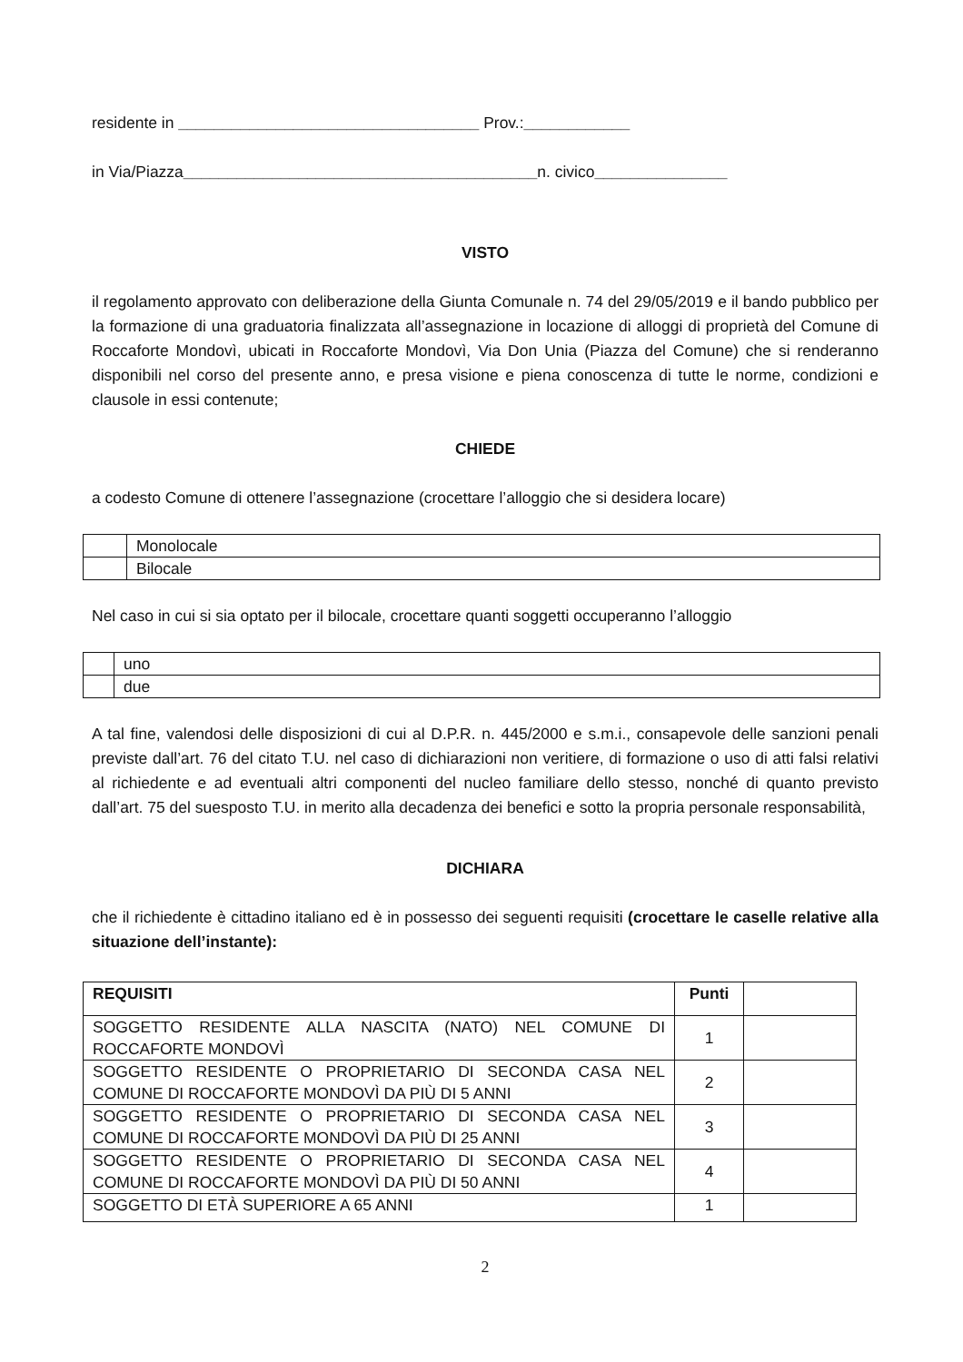residente in __________________________________ Prov.:____________
in Via/Piazza________________________________________n. civico_______________
VISTO
il regolamento approvato con deliberazione della Giunta Comunale n. 74 del 29/05/2019 e il bando pubblico per la formazione di una graduatoria finalizzata all’assegnazione in locazione di alloggi di proprietà del Comune di Roccaforte Mondovì, ubicati in Roccaforte Mondovì, Via Don Unia (Piazza del Comune) che si renderanno disponibili nel corso del presente anno, e presa visione e piena conoscenza di tutte le norme, condizioni e clausole in essi contenute;
CHIEDE
a codesto Comune di ottenere l’assegnazione (crocettare l’alloggio che si desidera locare)
| | Monolocale |
| | Bilocale |
Nel caso in cui si sia optato per il bilocale, crocettare quanti soggetti occuperanno l’alloggio
| | uno |
| | due |
A tal fine, valendosi delle disposizioni di cui al D.P.R. n. 445/2000 e s.m.i., consapevole delle sanzioni penali previste dall’art. 76 del citato T.U. nel caso di dichiarazioni non veritiere, di formazione o uso di atti falsi relativi al richiedente e ad eventuali altri componenti del nucleo familiare dello stesso, nonché di quanto previsto dall’art. 75 del suesposto T.U. in merito alla decadenza dei benefici e sotto la propria personale responsabilità,
DICHIARA
che il richiedente è cittadino italiano ed è in possesso dei seguenti requisiti (crocettare le caselle relative alla situazione dell’instante):
| REQUISITI | Punti | |
| --- | --- | --- |
| SOGGETTO RESIDENTE ALLA NASCITA (NATO) NEL COMUNE DI ROCCAFORTE MONDOVÌ | 1 | |
| SOGGETTO RESIDENTE O PROPRIETARIO DI SECONDA CASA NEL COMUNE DI ROCCAFORTE MONDOVÌ DA PIÙ DI 5 ANNI | 2 | |
| SOGGETTO RESIDENTE O PROPRIETARIO DI SECONDA CASA NEL COMUNE DI ROCCAFORTE MONDOVÌ DA PIÙ DI 25 ANNI | 3 | |
| SOGGETTO RESIDENTE O PROPRIETARIO DI SECONDA CASA NEL COMUNE DI ROCCAFORTE MONDOVÌ DA PIÙ DI 50 ANNI | 4 | |
| SOGGETTO DI ETÀ SUPERIORE A 65 ANNI | 1 | |
2